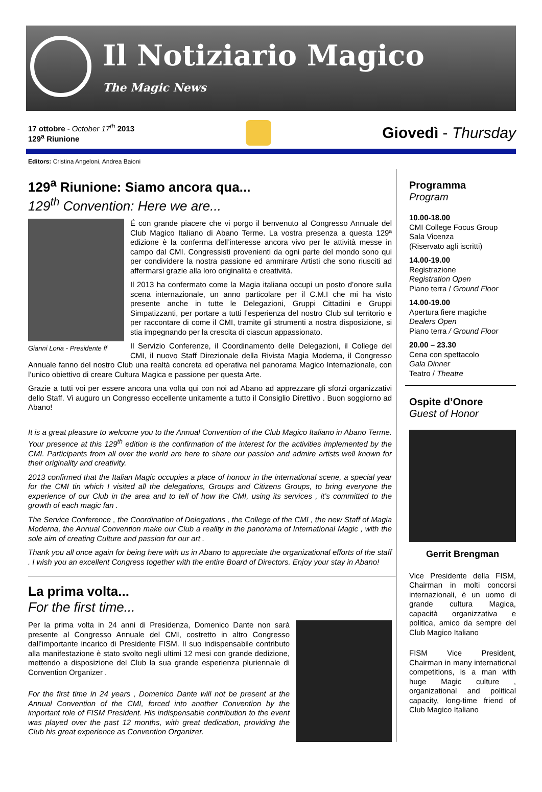Il Notiziario Magico
The Magic News
17 ottobre - October 17<sup>th</sup> 2013
129<sup>a</sup> Riunione
Giovedì - Thursday
Editors: Cristina Angeloni, Andrea Baioni
129<sup>a</sup> Riunione: Siamo ancora qua...
129<sup>th</sup> Convention: Here we are...
Gianni Loria - Presidente ff
É con grande piacere che vi porgo il benvenuto al Congresso Annuale del Club Magico Italiano di Abano Terme. La vostra presenza a questa 129ª edizione è la conferma dell’interesse ancora vivo per le attività messe in campo dal CMI. Congressisti provenienti da ogni parte del mondo sono qui per condividere la nostra passione ed ammirare Artisti che sono riusciti ad affermarsi grazie alla loro originalità e creatività.
Il 2013 ha confermato come la Magia italiana occupi un posto d’onore sulla scena internazionale, un anno particolare per il C.M.I che mi ha visto presente anche in tutte le Delegazioni, Gruppi Cittadini e Gruppi Simpatizzanti, per portare a tutti l’esperienza del nostro Club sul territorio e per raccontare di come il CMI, tramite gli strumenti a nostra disposizione, si stia impegnando per la crescita di ciascun appassionato.
Il Servizio Conferenze, il Coordinamento delle Delegazioni, il College del CMI, il nuovo Staff Direzionale della Rivista Magia Moderna, il Congresso Annuale fanno del nostro Club una realtà concreta ed operativa nel panorama Magico Internazionale, con l’unico obiettivo di creare Cultura Magica e passione per questa Arte.
Grazie a tutti voi per essere ancora una volta qui con noi ad Abano ad apprezzare gli sforzi organizzativi dello Staff. Vi auguro un Congresso eccellente unitamente a tutto il Consiglio Direttivo . Buon soggiorno ad Abano!
It is a great pleasure to welcome you to the Annual Convention of the Club Magico Italiano in Abano Terme. Your presence at this 129<sup>th</sup> edition is the confirmation of the interest for the activities implemented by the CMI. Participants from all over the world are here to share our passion and admire artists well known for their originality and creativity.
2013 confirmed that the Italian Magic occupies a place of honour in the international scene, a special year for the CMI tin which I visited all the delegations, Groups and Citizens Groups, to bring everyone the experience of our Club in the area and to tell of how the CMI, using its services , it’s committed to the growth of each magic fan .
The Service Conference , the Coordination of Delegations , the College of the CMI , the new Staff of Magia Moderna, the Annual Convention make our Club a reality in the panorama of International Magic , with the sole aim of creating Culture and passion for our art .
Thank you all once again for being here with us in Abano to appreciate the organizational efforts of the staff . I wish you an excellent Congress together with the entire Board of Directors. Enjoy your stay in Abano!
La prima volta...
For the first time...
Per la prima volta in 24 anni di Presidenza, Domenico Dante non sarà presente al Congresso Annuale del CMI, costretto in altro Congresso dall’importante incarico di Presidente FISM. Il suo indispensabile contributo alla manifestazione è stato svolto negli ultimi 12 mesi con grande dedizione, mettendo a disposizione del Club la sua grande esperienza pluriennale di Convention Organizer .
For the first time in 24 years , Domenico Dante will not be present at the Annual Convention of the CMI, forced into another Convention by the important role of FISM President. His indispensable contribution to the event was played over the past 12 months, with great dedication, providing the Club his great experience as Convention Organizer.
Programma
Program
10.00-18.00
CMI College Focus Group
Sala Vicenza
(Riservato agli iscritti)
14.00-19.00
Registrazione
Registration Open
Piano terra / Ground Floor
14.00-19.00
Apertura fiere magiche
Dealers Open
Piano terra / Ground Floor
20.00 – 23.30
Cena con spettacolo
Gala Dinner
Teatro / Theatre
Ospite d’Onore
Guest of Honor
Gerrit Brengman
Vice Presidente della FISM, Chairman in molti concorsi internazionali, è un uomo di grande cultura Magica, capacità organizzativa e politica, amico da sempre del Club Magico Italiano
FISM Vice President, Chairman in many international competitions, is a man with huge Magic culture , organizational and political capacity, long-time friend of Club Magico Italiano